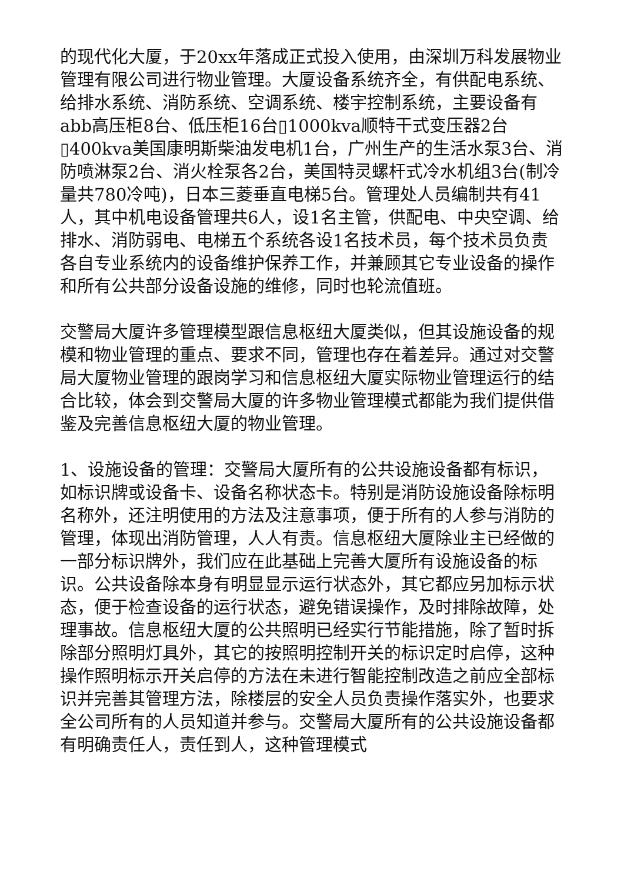的现代化大厦，于20xx年落成正式投入使用，由深圳万科发展物业管理有限公司进行物业管理。大厦设备系统齐全，有供配电系统、给排水系统、消防系统、空调系统、楼宇控制系统，主要设备有abb高压柜8台、低压柜16台▯1000kva顺特干式变压器2台▯400kva美国康明斯柴油发电机1台，广州生产的生活水泵3台、消防喷淋泵2台、消火栓泵各2台，美国特灵螺杆式冷水机组3台(制冷量共780冷吨)，日本三菱垂直电梯5台。管理处人员编制共有41人，其中机电设备管理共6人，设1名主管，供配电、中央空调、给排水、消防弱电、电梯五个系统各设1名技术员，每个技术员负责各自专业系统内的设备维护保养工作，并兼顾其它专业设备的操作和所有公共部分设备设施的维修，同时也轮流值班。
交警局大厦许多管理模型跟信息枢纽大厦类似，但其设施设备的规模和物业管理的重点、要求不同，管理也存在着差异。通过对交警局大厦物业管理的跟岗学习和信息枢纽大厦实际物业管理运行的结合比较，体会到交警局大厦的许多物业管理模式都能为我们提供借鉴及完善信息枢纽大厦的物业管理。
1、设施设备的管理：交警局大厦所有的公共设施设备都有标识，如标识牌或设备卡、设备名称状态卡。特别是消防设施设备除标明名称外，还注明使用的方法及注意事项，便于所有的人参与消防的管理，体现出消防管理，人人有责。信息枢纽大厦除业主已经做的一部分标识牌外，我们应在此基础上完善大厦所有设施设备的标识。公共设备除本身有明显显示运行状态外，其它都应另加标示状态，便于检查设备的运行状态，避免错误操作，及时排除故障，处理事故。信息枢纽大厦的公共照明已经实行节能措施，除了暂时拆除部分照明灯具外，其它的按照明控制开关的标识定时启停，这种操作照明标示开关启停的方法在未进行智能控制改造之前应全部标识并完善其管理方法，除楼层的安全人员负责操作落实外，也要求全公司所有的人员知道并参与。交警局大厦所有的公共设施设备都有明确责任人，责任到人，这种管理模式